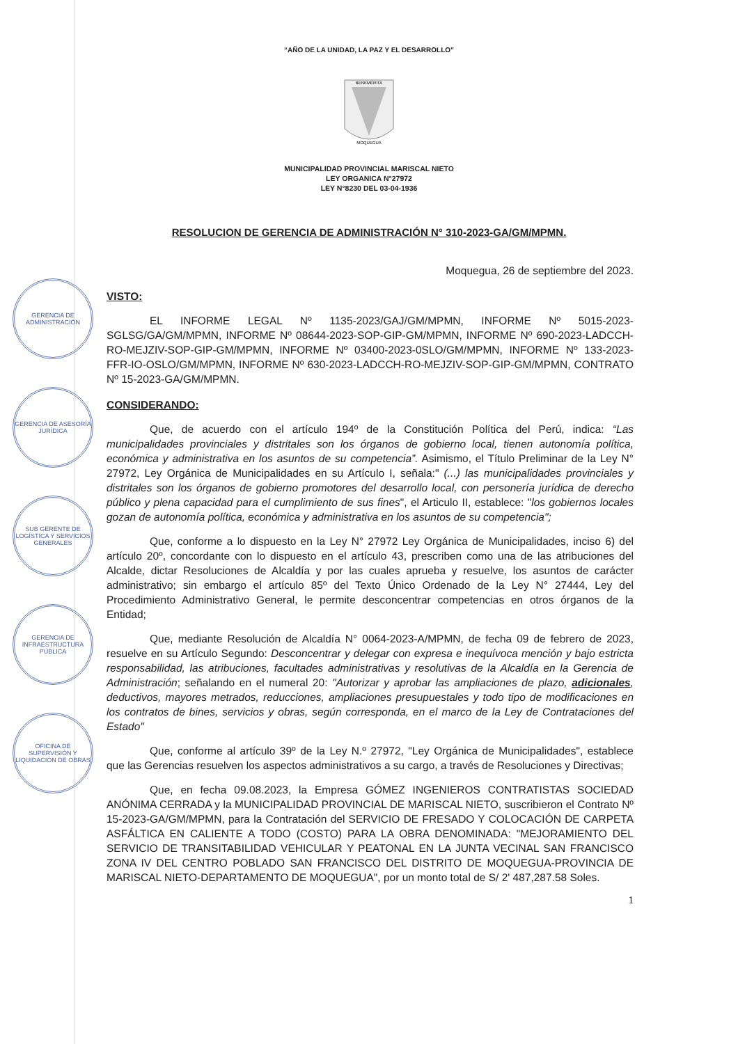GERENCIA DE ADMINISTRACIÓN
GERENCIA DE ASESORÍA JURÍDICA
SUB GERENTE DE LOGÍSTICA Y SERVICIOS GENERALES
GERENCIA DE INFRAESTRUCTURA PÚBLICA
OFICINA DE SUPERVISIÓN Y LIQUIDACIÓN DE OBRAS
“AÑO DE LA UNIDAD, LA PAZ Y EL DESARROLLO”
MOQUEGUA
BENEMÉRITA
MUNICIPALIDAD PROVINCIAL MARISCAL NIETO
LEY ORGANICA N°27972
LEY N°8230 DEL 03-04-1936
RESOLUCION DE GERENCIA DE ADMINISTRACIÓN N° 310-2023-GA/GM/MPMN.
Moquegua, 26 de septiembre del 2023.
VISTO:
EL INFORME LEGAL Nº 1135-2023/GAJ/GM/MPMN, INFORME Nº 5015-2023-SGLSG/GA/GM/MPMN, INFORME Nº 08644-2023-SOP-GIP-GM/MPMN, INFORME Nº 690-2023-LADCCH-RO-MEJZIV-SOP-GIP-GM/MPMN, INFORME Nº 03400-2023-0SLO/GM/MPMN, INFORME Nº 133-2023-FFR-IO-OSLO/GM/MPMN, INFORME Nº 630-2023-LADCCH-RO-MEJZIV-SOP-GIP-GM/MPMN, CONTRATO Nº 15-2023-GA/GM/MPMN.
CONSIDERANDO:
Que, de acuerdo con el artículo 194º de la Constitución Política del Perú, indica: “Las municipalidades provinciales y distritales son los órganos de gobierno local, tienen autonomía política, económica y administrativa en los asuntos de su competencia”. Asimismo, el Título Preliminar de la Ley N° 27972, Ley Orgánica de Municipalidades en su Artículo I, señala:" (...) las municipalidades provinciales y distritales son los órganos de gobierno promotores del desarrollo local, con personería jurídica de derecho público y plena capacidad para el cumplimiento de sus fines", el Articulo II, establece: "los gobiernos locales gozan de autonomía política, económica y administrativa en los asuntos de su competencia";
Que, conforme a lo dispuesto en la Ley N° 27972 Ley Orgánica de Municipalidades, inciso 6) del artículo 20º, concordante con lo dispuesto en el artículo 43, prescriben como una de las atribuciones del Alcalde, dictar Resoluciones de Alcaldía y por las cuales aprueba y resuelve, los asuntos de carácter administrativo; sin embargo el artículo 85º del Texto Único Ordenado de la Ley N° 27444, Ley del Procedimiento Administrativo General, le permite desconcentrar competencias en otros órganos de la Entidad;
Que, mediante Resolución de Alcaldía N° 0064-2023-A/MPMN, de fecha 09 de febrero de 2023, resuelve en su Artículo Segundo: Desconcentrar y delegar con expresa e inequívoca mención y bajo estricta responsabilidad, las atribuciones, facultades administrativas y resolutivas de la Alcaldía en la Gerencia de Administración; señalando en el numeral 20: "Autorizar y aprobar las ampliaciones de plazo, adicionales, deductivos, mayores metrados, reducciones, ampliaciones presupuestales y todo tipo de modificaciones en los contratos de bines, servicios y obras, según corresponda, en el marco de la Ley de Contrataciones del Estado"
Que, conforme al artículo 39º de la Ley N.º 27972, "Ley Orgánica de Municipalidades", establece que las Gerencias resuelven los aspectos administrativos a su cargo, a través de Resoluciones y Directivas;
Que, en fecha 09.08.2023, la Empresa GÓMEZ INGENIEROS CONTRATISTAS SOCIEDAD ANÓNIMA CERRADA y la MUNICIPALIDAD PROVINCIAL DE MARISCAL NIETO, suscribieron el Contrato Nº 15-2023-GA/GM/MPMN, para la Contratación del SERVICIO DE FRESADO Y COLOCACIÓN DE CARPETA ASFÁLTICA EN CALIENTE A TODO (COSTO) PARA LA OBRA DENOMINADA: "MEJORAMIENTO DEL SERVICIO DE TRANSITABILIDAD VEHICULAR Y PEATONAL EN LA JUNTA VECINAL SAN FRANCISCO ZONA IV DEL CENTRO POBLADO SAN FRANCISCO DEL DISTRITO DE MOQUEGUA-PROVINCIA DE MARISCAL NIETO-DEPARTAMENTO DE MOQUEGUA", por un monto total de S/ 2' 487,287.58 Soles.
1